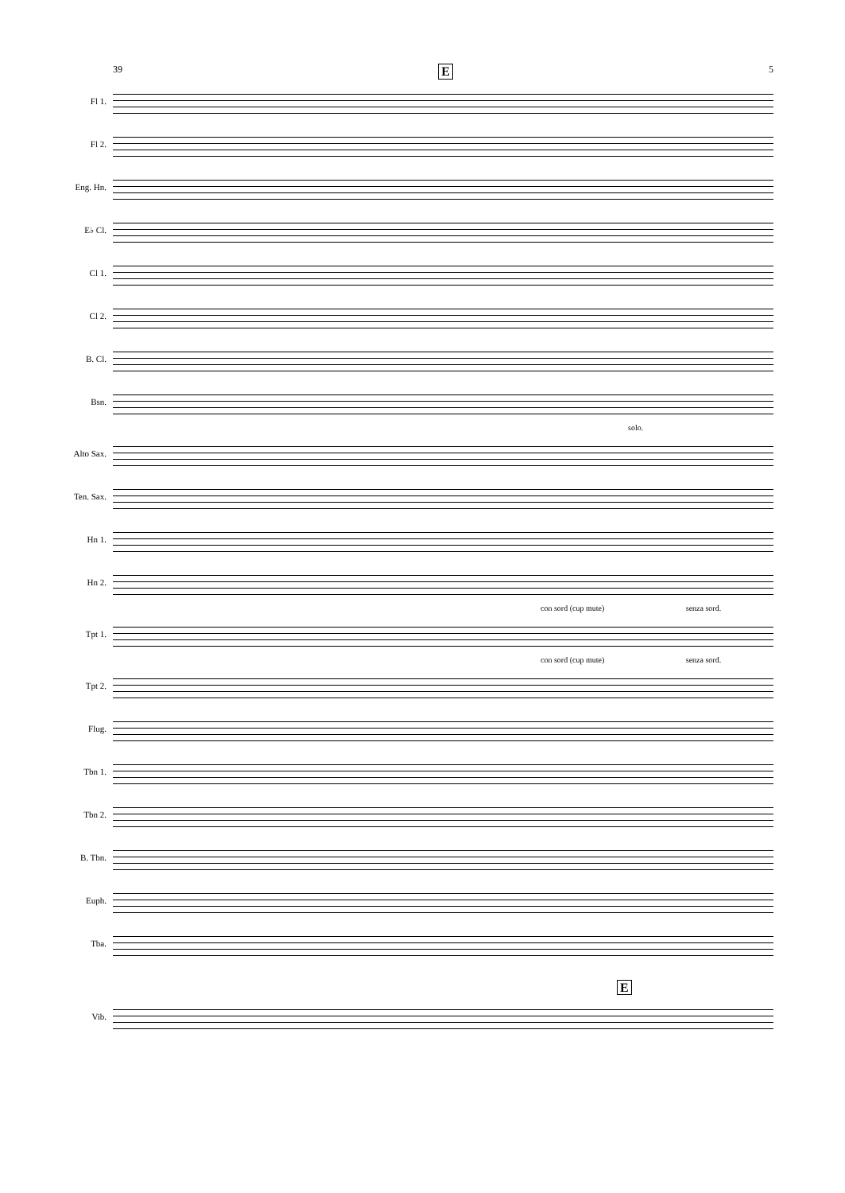39 E 5
Fl 1.
Fl 2.
Eng. Hn.
E♭ Cl.
Cl 1.
Cl 2.
B. Cl.
Bsn.
solo.
Alto Sax.
Ten. Sax.
Hn 1.
Hn 2.
con sord (cup mute) senza sord.
Tpt 1.
con sord (cup mute) senza sord.
Tpt 2.
Flug.
Tbn 1.
Tbn 2.
B. Tbn.
Euph.
Tba.
E
Vib.
mp mf p